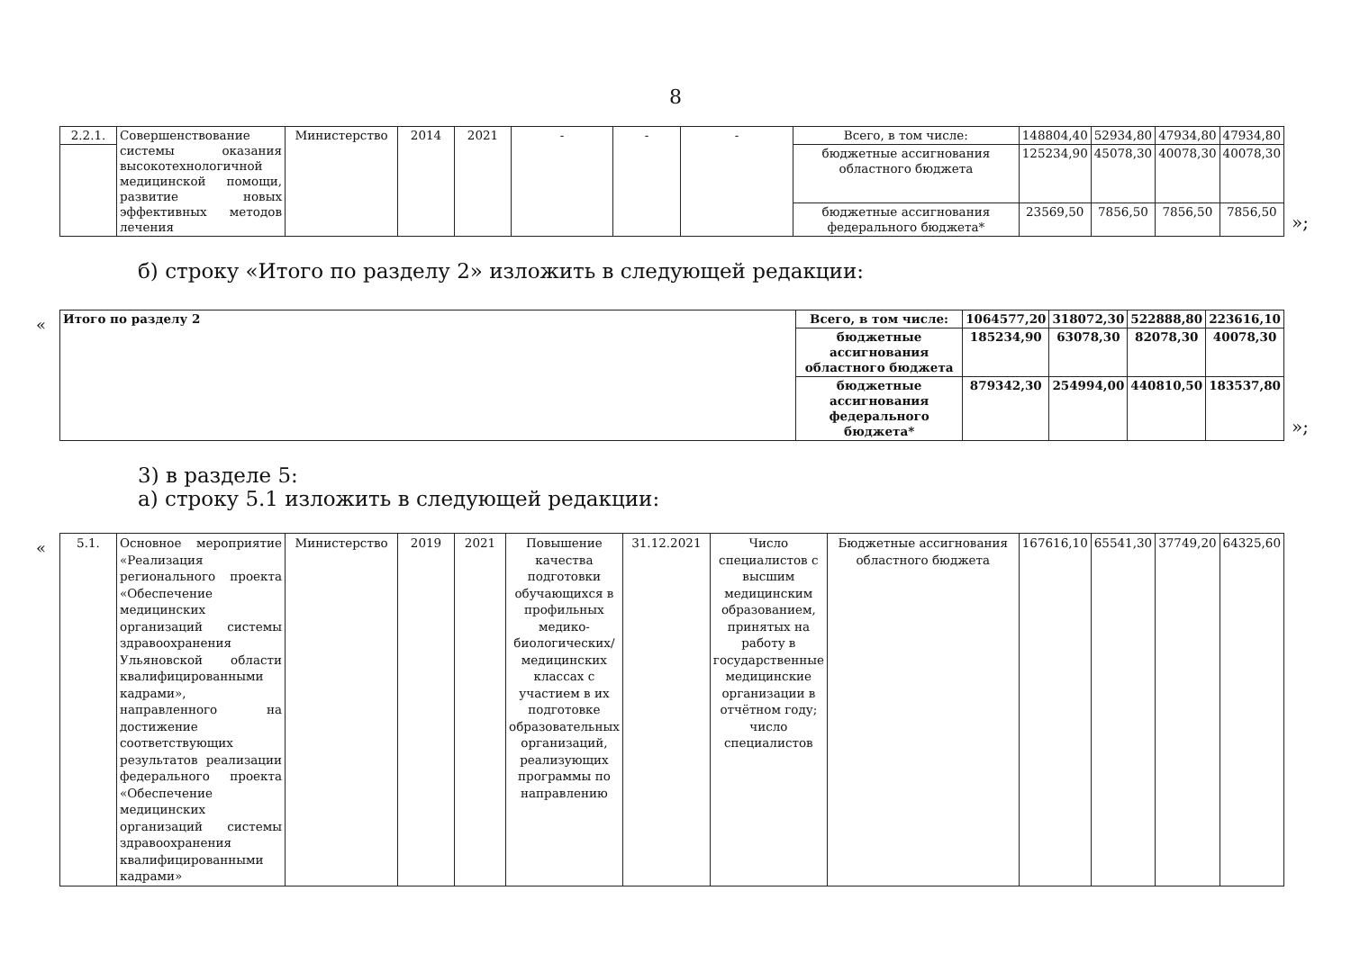8
| 2.2.1. | Совершенствование системы оказания высокотехнологичной медицинской помощи, развитие новых эффективных методов лечения | Министерство | 2014 | 2021 | - | - | - | Всего, в том числе: | 148804,40 | 52934,80 | 47934,80 | 47934,80 |
| | | | | | | | | бюджетные ассигнования областного бюджета | 125234,90 | 45078,30 | 40078,30 | 40078,30 |
| | | | | | | | | бюджетные ассигнования федерального бюджета* | 23569,50 | 7856,50 | 7856,50 | 7856,50 |
»;
б) строку «Итого по разделу 2» изложить в следующей редакции:
«
| Итого по разделу 2 | Всего, в том числе: | 1064577,20 | 318072,30 | 522888,80 | 223616,10 |
| | бюджетные ассигнования областного бюджета | 185234,90 | 63078,30 | 82078,30 | 40078,30 |
| | бюджетные ассигнования федерального бюджета* | 879342,30 | 254994,00 | 440810,50 | 183537,80 |
»;
3) в разделе 5:
а) строку 5.1 изложить в следующей редакции:
«
| 5.1. | Основное мероприятие «Реализация регионального проекта «Обеспечение медицинских организаций системы здравоохранения Ульяновской области квалифицированными кадрами», направленного на достижение соответствующих результатов реализации федерального проекта «Обеспечение медицинских организаций системы здравоохранения квалифицированными кадрами» | Министерство | 2019 | 2021 | Повышение качества подготовки обучающихся в профильных медико-биологических/медицинских классах с участием в их подготовке образовательных организаций, реализующих программы по направлению | 31.12.2021 | Число специалистов с высшим медицинским образованием, принятых на работу в государственные медицинские организации в отчётном году; число специалистов | Бюджетные ассигнования областного бюджета | 167616,10 | 65541,30 | 37749,20 | 64325,60 |